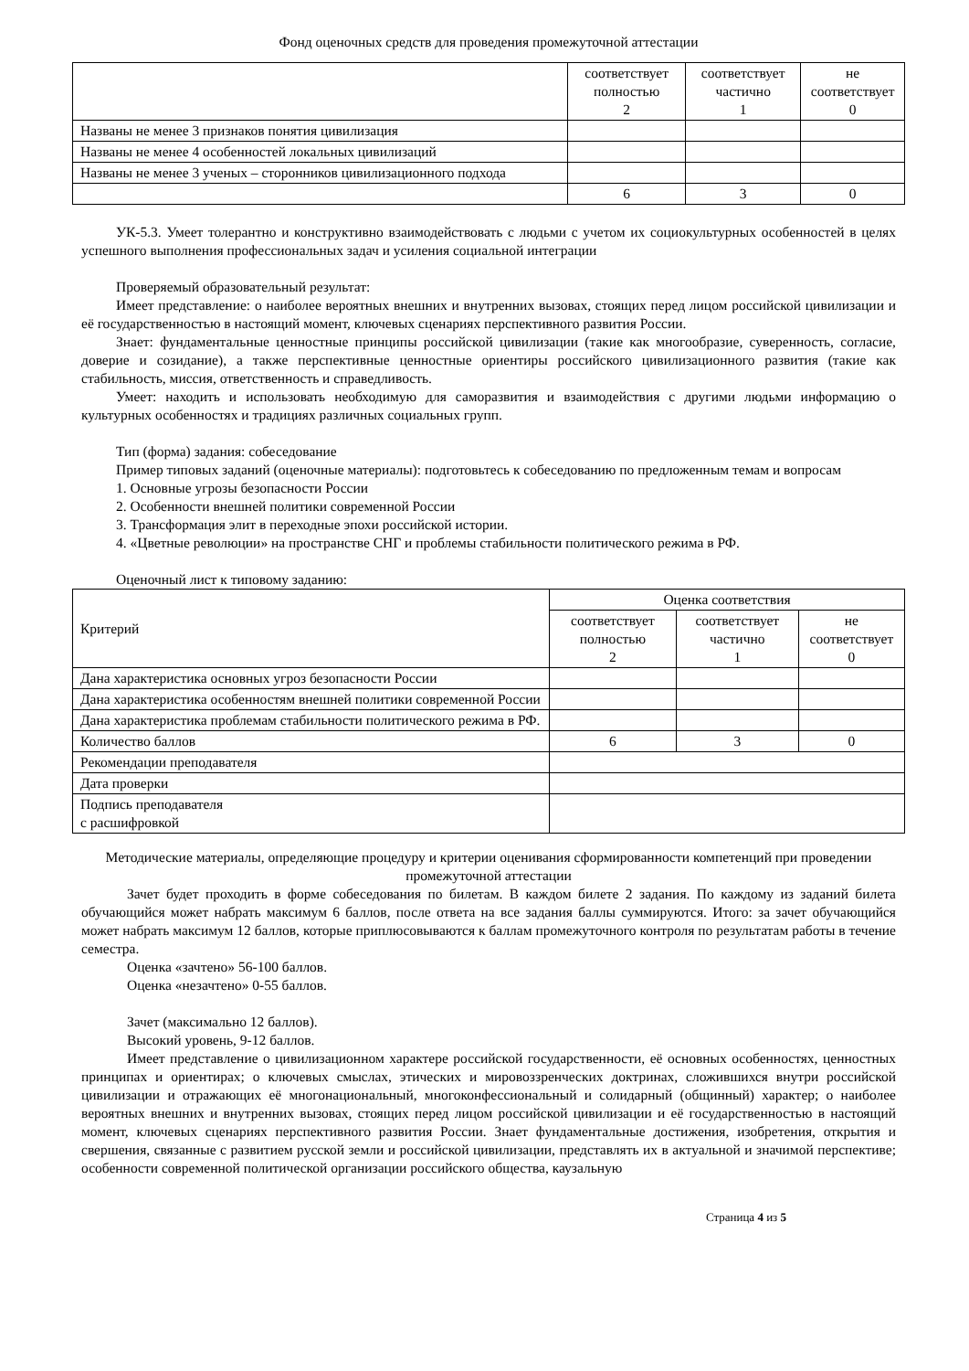Фонд оценочных средств для проведения промежуточной аттестации
| | соответствует полностью 2 | соответствует частично 1 | не соответствует 0 |
| Названы не менее 3 признаков понятия цивилизация | | | |
| Названы не менее 4 особенностей локальных цивилизаций | | | |
| Названы не менее 3 ученых – сторонников цивилизационного подхода | | | |
| | 6 | 3 | 0 |
УК-5.3. Умеет толерантно и конструктивно взаимодействовать с людьми с учетом их социокультурных особенностей в целях успешного выполнения профессиональных задач и усиления социальной интеграции
Проверяемый образовательный результат:
Имеет представление: о наиболее вероятных внешних и внутренних вызовах, стоящих перед лицом российской цивилизации и её государственностью в настоящий момент, ключевых сценариях перспективного развития России.
Знает: фундаментальные ценностные принципы российской цивилизации (такие как многообразие, суверенность, согласие, доверие и созидание), а также перспективные ценностные ориентиры российского цивилизационного развития (такие как стабильность, миссия, ответственность и справедливость.
Умеет: находить и использовать необходимую для саморазвития и взаимодействия с другими людьми информацию о культурных особенностях и традициях различных социальных групп.
Тип (форма) задания: собеседование
Пример типовых заданий (оценочные материалы): подготовьтесь к собеседованию по предложенным темам и вопросам
1. Основные угрозы безопасности России
2. Особенности внешней политики современной России
3. Трансформация элит в переходные эпохи российской истории.
4. «Цветные революции» на пространстве СНГ и проблемы стабильности политического режима в РФ.
Оценочный лист к типовому заданию:
| Критерий | Оценка соответствия | | |
| | соответствует полностью 2 | соответствует частично 1 | не соответствует 0 |
| Дана характеристика основных угроз безопасности России | | | |
| Дана характеристика особенностям внешней политики современной России | | | |
| Дана характеристика проблемам стабильности политического режима в РФ. | | | |
| Количество баллов | 6 | 3 | 0 |
| Рекомендации преподавателя | | | |
| Дата проверки | | | |
| Подпись преподавателя с расшифровкой | | | |
Методические материалы, определяющие процедуру и критерии оценивания сформированности компетенций при проведении промежуточной аттестации
Зачет будет проходить в форме собеседования по билетам. В каждом билете 2 задания. По каждому из заданий билета обучающийся может набрать максимум 6 баллов, после ответа на все задания баллы суммируются. Итого: за зачет обучающийся может набрать максимум 12 баллов, которые приплюсовываются к баллам промежуточного контроля по результатам работы в течение семестра.
Оценка «зачтено» 56-100 баллов.
Оценка «незачтено» 0-55 баллов.
Зачет (максимально 12 баллов).
Высокий уровень, 9-12 баллов.
Имеет представление о цивилизационном характере российской государственности, её основных особенностях, ценностных принципах и ориентирах; о ключевых смыслах, этических и мировоззренческих доктринах, сложившихся внутри российской цивилизации и отражающих её многонациональный, многоконфессиональный и солидарный (общинный) характер; о наиболее вероятных внешних и внутренних вызовах, стоящих перед лицом российской цивилизации и её государственностью в настоящий момент, ключевых сценариях перспективного развития России. Знает фундаментальные достижения, изобретения, открытия и свершения, связанные с развитием русской земли и российской цивилизации, представлять их в актуальной и значимой перспективе; особенности современной политической организации российского общества, каузальную
Страница 4 из 5